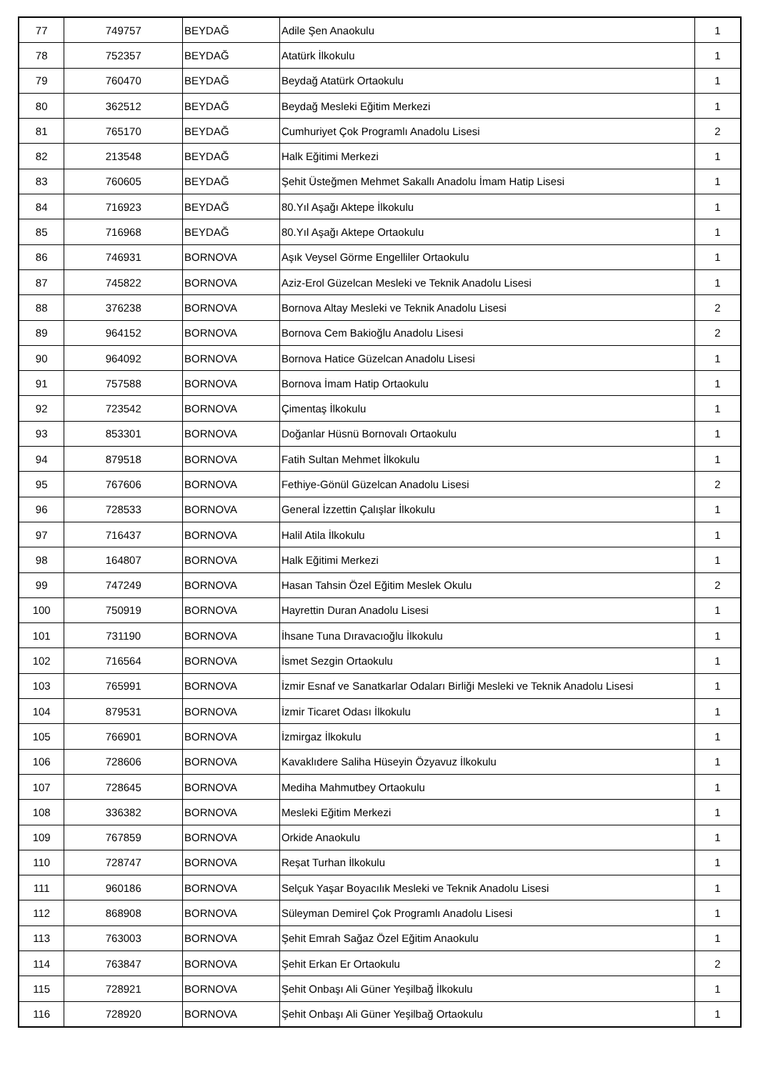| 77 | 749757 | BEYDAĞ | Adile Şen Anaokulu | 1 |
| 78 | 752357 | BEYDAĞ | Atatürk İlkokulu | 1 |
| 79 | 760470 | BEYDAĞ | Beydağ Atatürk Ortaokulu | 1 |
| 80 | 362512 | BEYDAĞ | Beydağ Mesleki Eğitim Merkezi | 1 |
| 81 | 765170 | BEYDAĞ | Cumhuriyet Çok Programlı Anadolu Lisesi | 2 |
| 82 | 213548 | BEYDAĞ | Halk Eğitimi Merkezi | 1 |
| 83 | 760605 | BEYDAĞ | Şehit Üsteğmen Mehmet Sakallı Anadolu İmam Hatip Lisesi | 1 |
| 84 | 716923 | BEYDAĞ | 80.Yıl Aşağı Aktepe İlkokulu | 1 |
| 85 | 716968 | BEYDAĞ | 80.Yıl Aşağı Aktepe Ortaokulu | 1 |
| 86 | 746931 | BORNOVA | Aşık Veysel Görme Engelliler Ortaokulu | 1 |
| 87 | 745822 | BORNOVA | Aziz-Erol Güzelcan Mesleki ve Teknik Anadolu Lisesi | 1 |
| 88 | 376238 | BORNOVA | Bornova Altay Mesleki ve Teknik Anadolu Lisesi | 2 |
| 89 | 964152 | BORNOVA | Bornova Cem Bakioğlu Anadolu Lisesi | 2 |
| 90 | 964092 | BORNOVA | Bornova Hatice Güzelcan Anadolu Lisesi | 1 |
| 91 | 757588 | BORNOVA | Bornova İmam Hatip Ortaokulu | 1 |
| 92 | 723542 | BORNOVA | Çimentaş İlkokulu | 1 |
| 93 | 853301 | BORNOVA | Doğanlar Hüsnü Bornovalı Ortaokulu | 1 |
| 94 | 879518 | BORNOVA | Fatih Sultan Mehmet İlkokulu | 1 |
| 95 | 767606 | BORNOVA | Fethiye-Gönül Güzelcan Anadolu Lisesi | 2 |
| 96 | 728533 | BORNOVA | General İzzettin Çalışlar İlkokulu | 1 |
| 97 | 716437 | BORNOVA | Halil Atila İlkokulu | 1 |
| 98 | 164807 | BORNOVA | Halk Eğitimi Merkezi | 1 |
| 99 | 747249 | BORNOVA | Hasan Tahsin Özel Eğitim Meslek Okulu | 2 |
| 100 | 750919 | BORNOVA | Hayrettin Duran Anadolu Lisesi | 1 |
| 101 | 731190 | BORNOVA | İhsane Tuna Dıravacıoğlu İlkokulu | 1 |
| 102 | 716564 | BORNOVA | İsmet Sezgin Ortaokulu | 1 |
| 103 | 765991 | BORNOVA | İzmir Esnaf ve Sanatkarlar Odaları Birliği Mesleki ve Teknik Anadolu Lisesi | 1 |
| 104 | 879531 | BORNOVA | İzmir Ticaret Odası İlkokulu | 1 |
| 105 | 766901 | BORNOVA | İzmirgaz İlkokulu | 1 |
| 106 | 728606 | BORNOVA | Kavaklıdere Saliha Hüseyin Özyavuz İlkokulu | 1 |
| 107 | 728645 | BORNOVA | Mediha Mahmutbey Ortaokulu | 1 |
| 108 | 336382 | BORNOVA | Mesleki Eğitim Merkezi | 1 |
| 109 | 767859 | BORNOVA | Orkide Anaokulu | 1 |
| 110 | 728747 | BORNOVA | Reşat Turhan İlkokulu | 1 |
| 111 | 960186 | BORNOVA | Selçuk Yaşar Boyacılık Mesleki ve Teknik Anadolu Lisesi | 1 |
| 112 | 868908 | BORNOVA | Süleyman Demirel Çok Programlı Anadolu Lisesi | 1 |
| 113 | 763003 | BORNOVA | Şehit Emrah Sağaz Özel Eğitim Anaokulu | 1 |
| 114 | 763847 | BORNOVA | Şehit Erkan Er Ortaokulu | 2 |
| 115 | 728921 | BORNOVA | Şehit Onbaşı Ali Güner Yeşilbağ İlkokulu | 1 |
| 116 | 728920 | BORNOVA | Şehit Onbaşı Ali Güner Yeşilbağ Ortaokulu | 1 |